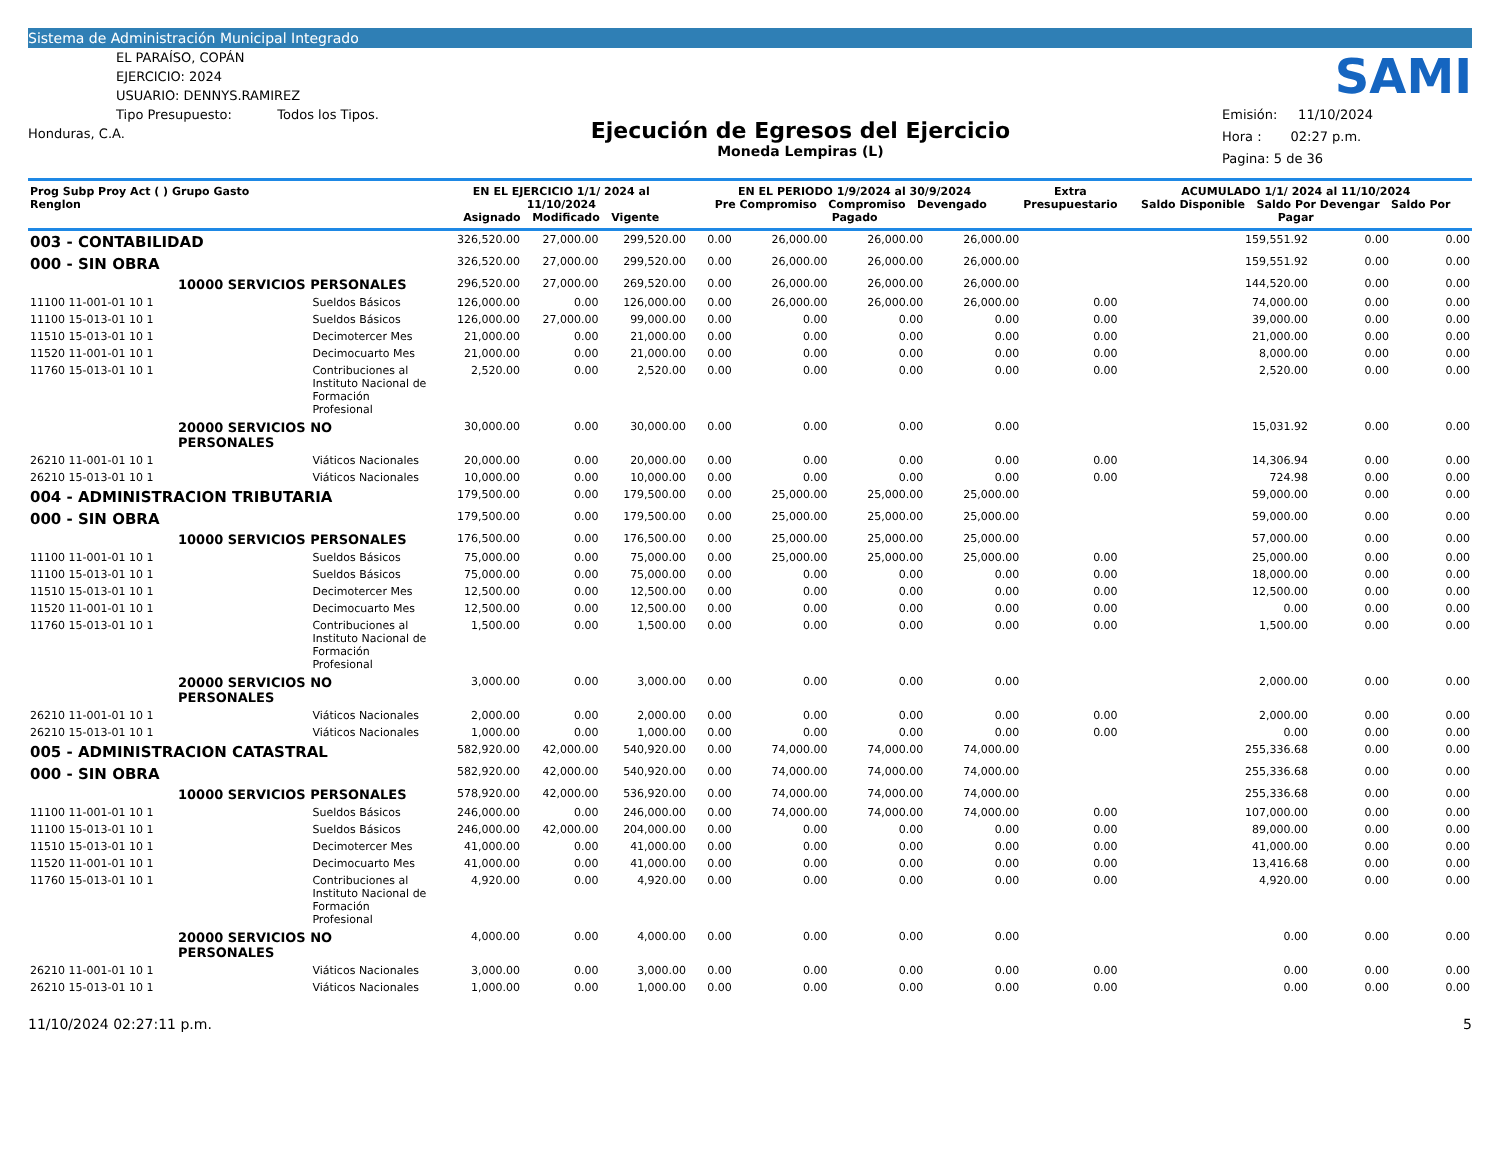Sistema de Administración Municipal Integrado
EL PARAÍSO, COPÁN
EJERCICIO: 2024
USUARIO: DENNYS.RAMIREZ
Tipo Presupuesto: Todos los Tipos.
Honduras, C.A.
Ejecución de Egresos del Ejercicio
Moneda Lempiras (L)
SAMI
Emisión: 11/10/2024
Hora : 02:27 p.m.
Pagina: 5 de 36
| Prog Subp Proy Act ( ) Grupo Gasto Renglon | | EN EL EJERCICIO 1/1/ 2024 al 11/10/2024 Asignado Modificado Vigente | | | EN EL PERIODO 1/9/2024 al 30/9/2024 Pre Compromiso Compromiso Devengado Pagado | | | | Extra Presupuestario | ACUMULADO 1/1/ 2024 al 11/10/2024 Saldo Disponible Saldo Por Devengar Saldo Por Pagar | | |
| --- | --- | --- | --- | --- | --- | --- | --- | --- | --- | --- | --- | --- |
| 003 - CONTABILIDAD | | 326,520.00 | 27,000.00 | 299,520.00 | 0.00 | 26,000.00 | 26,000.00 | 26,000.00 | | 159,551.92 | 0.00 | 0.00 |
| 000 - SIN OBRA | | 326,520.00 | 27,000.00 | 299,520.00 | 0.00 | 26,000.00 | 26,000.00 | 26,000.00 | | 159,551.92 | 0.00 | 0.00 |
| 10000 SERVICIOS PERSONALES | | 296,520.00 | 27,000.00 | 269,520.00 | 0.00 | 26,000.00 | 26,000.00 | 26,000.00 | | 144,520.00 | 0.00 | 0.00 |
| 11100 11-001-01 10 1 | Sueldos Básicos | 126,000.00 | 0.00 | 126,000.00 | 0.00 | 26,000.00 | 26,000.00 | 26,000.00 | 0.00 | 74,000.00 | 0.00 | 0.00 |
| 11100 15-013-01 10 1 | Sueldos Básicos | 126,000.00 | 27,000.00 | 99,000.00 | 0.00 | 0.00 | 0.00 | 0.00 | 0.00 | 39,000.00 | 0.00 | 0.00 |
| 11510 15-013-01 10 1 | Decimotercer Mes | 21,000.00 | 0.00 | 21,000.00 | 0.00 | 0.00 | 0.00 | 0.00 | 0.00 | 21,000.00 | 0.00 | 0.00 |
| 11520 11-001-01 10 1 | Decimocuarto Mes | 21,000.00 | 0.00 | 21,000.00 | 0.00 | 0.00 | 0.00 | 0.00 | 0.00 | 8,000.00 | 0.00 | 0.00 |
| 11760 15-013-01 10 1 | Contribuciones al Instituto Nacional de Formación Profesional | 2,520.00 | 0.00 | 2,520.00 | 0.00 | 0.00 | 0.00 | 0.00 | 0.00 | 2,520.00 | 0.00 | 0.00 |
| 20000 SERVICIOS NO PERSONALES | | 30,000.00 | 0.00 | 30,000.00 | 0.00 | 0.00 | 0.00 | 0.00 | | 15,031.92 | 0.00 | 0.00 |
| 26210 11-001-01 10 1 | Viáticos Nacionales | 20,000.00 | 0.00 | 20,000.00 | 0.00 | 0.00 | 0.00 | 0.00 | 0.00 | 14,306.94 | 0.00 | 0.00 |
| 26210 15-013-01 10 1 | Viáticos Nacionales | 10,000.00 | 0.00 | 10,000.00 | 0.00 | 0.00 | 0.00 | 0.00 | 0.00 | 724.98 | 0.00 | 0.00 |
| 004 - ADMINISTRACION TRIBUTARIA | | 179,500.00 | 0.00 | 179,500.00 | 0.00 | 25,000.00 | 25,000.00 | 25,000.00 | | 59,000.00 | 0.00 | 0.00 |
| 000 - SIN OBRA | | 179,500.00 | 0.00 | 179,500.00 | 0.00 | 25,000.00 | 25,000.00 | 25,000.00 | | 59,000.00 | 0.00 | 0.00 |
| 10000 SERVICIOS PERSONALES | | 176,500.00 | 0.00 | 176,500.00 | 0.00 | 25,000.00 | 25,000.00 | 25,000.00 | | 57,000.00 | 0.00 | 0.00 |
| 11100 11-001-01 10 1 | Sueldos Básicos | 75,000.00 | 0.00 | 75,000.00 | 0.00 | 25,000.00 | 25,000.00 | 25,000.00 | 0.00 | 25,000.00 | 0.00 | 0.00 |
| 11100 15-013-01 10 1 | Sueldos Básicos | 75,000.00 | 0.00 | 75,000.00 | 0.00 | 0.00 | 0.00 | 0.00 | 0.00 | 18,000.00 | 0.00 | 0.00 |
| 11510 15-013-01 10 1 | Decimotercer Mes | 12,500.00 | 0.00 | 12,500.00 | 0.00 | 0.00 | 0.00 | 0.00 | 0.00 | 12,500.00 | 0.00 | 0.00 |
| 11520 11-001-01 10 1 | Decimocuarto Mes | 12,500.00 | 0.00 | 12,500.00 | 0.00 | 0.00 | 0.00 | 0.00 | 0.00 | 0.00 | 0.00 | 0.00 |
| 11760 15-013-01 10 1 | Contribuciones al Instituto Nacional de Formación Profesional | 1,500.00 | 0.00 | 1,500.00 | 0.00 | 0.00 | 0.00 | 0.00 | 0.00 | 1,500.00 | 0.00 | 0.00 |
| 20000 SERVICIOS NO PERSONALES | | 3,000.00 | 0.00 | 3,000.00 | 0.00 | 0.00 | 0.00 | 0.00 | | 2,000.00 | 0.00 | 0.00 |
| 26210 11-001-01 10 1 | Viáticos Nacionales | 2,000.00 | 0.00 | 2,000.00 | 0.00 | 0.00 | 0.00 | 0.00 | 0.00 | 2,000.00 | 0.00 | 0.00 |
| 26210 15-013-01 10 1 | Viáticos Nacionales | 1,000.00 | 0.00 | 1,000.00 | 0.00 | 0.00 | 0.00 | 0.00 | 0.00 | 0.00 | 0.00 | 0.00 |
| 005 - ADMINISTRACION CATASTRAL | | 582,920.00 | 42,000.00 | 540,920.00 | 0.00 | 74,000.00 | 74,000.00 | 74,000.00 | | 255,336.68 | 0.00 | 0.00 |
| 000 - SIN OBRA | | 582,920.00 | 42,000.00 | 540,920.00 | 0.00 | 74,000.00 | 74,000.00 | 74,000.00 | | 255,336.68 | 0.00 | 0.00 |
| 10000 SERVICIOS PERSONALES | | 578,920.00 | 42,000.00 | 536,920.00 | 0.00 | 74,000.00 | 74,000.00 | 74,000.00 | | 255,336.68 | 0.00 | 0.00 |
| 11100 11-001-01 10 1 | Sueldos Básicos | 246,000.00 | 0.00 | 246,000.00 | 0.00 | 74,000.00 | 74,000.00 | 74,000.00 | 0.00 | 107,000.00 | 0.00 | 0.00 |
| 11100 15-013-01 10 1 | Sueldos Básicos | 246,000.00 | 42,000.00 | 204,000.00 | 0.00 | 0.00 | 0.00 | 0.00 | 0.00 | 89,000.00 | 0.00 | 0.00 |
| 11510 15-013-01 10 1 | Decimotercer Mes | 41,000.00 | 0.00 | 41,000.00 | 0.00 | 0.00 | 0.00 | 0.00 | 0.00 | 41,000.00 | 0.00 | 0.00 |
| 11520 11-001-01 10 1 | Decimocuarto Mes | 41,000.00 | 0.00 | 41,000.00 | 0.00 | 0.00 | 0.00 | 0.00 | 0.00 | 13,416.68 | 0.00 | 0.00 |
| 11760 15-013-01 10 1 | Contribuciones al Instituto Nacional de Formación Profesional | 4,920.00 | 0.00 | 4,920.00 | 0.00 | 0.00 | 0.00 | 0.00 | 0.00 | 4,920.00 | 0.00 | 0.00 |
| 20000 SERVICIOS NO PERSONALES | | 4,000.00 | 0.00 | 4,000.00 | 0.00 | 0.00 | 0.00 | 0.00 | | 0.00 | 0.00 | 0.00 |
| 26210 11-001-01 10 1 | Viáticos Nacionales | 3,000.00 | 0.00 | 3,000.00 | 0.00 | 0.00 | 0.00 | 0.00 | 0.00 | 0.00 | 0.00 | 0.00 |
| 26210 15-013-01 10 1 | Viáticos Nacionales | 1,000.00 | 0.00 | 1,000.00 | 0.00 | 0.00 | 0.00 | 0.00 | 0.00 | 0.00 | 0.00 | 0.00 |
11/10/2024 02:27:11 p.m. 5